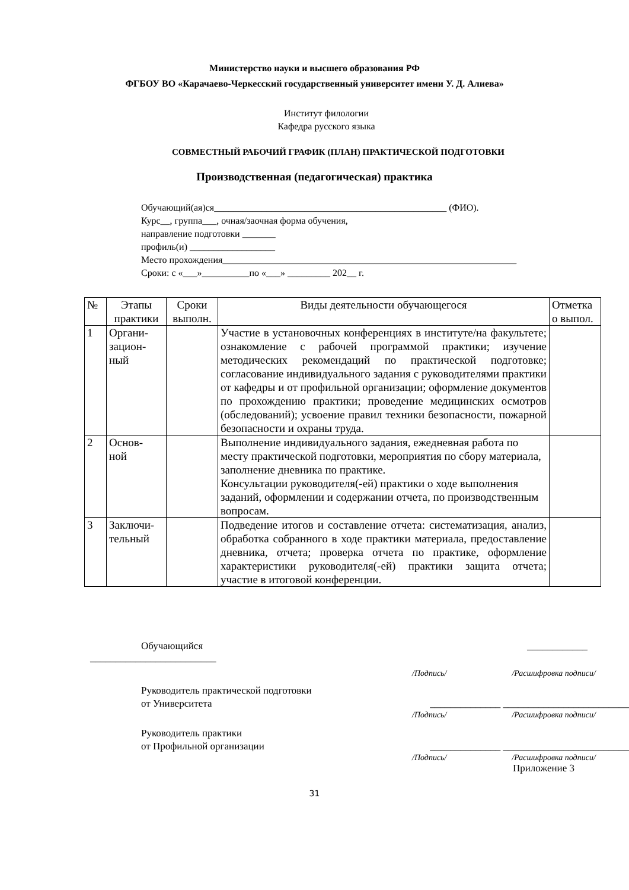Министерство науки и высшего образования РФ
ФГБОУ ВО «Карачаево-Черкесский государственный университет имени У. Д. Алиева»
Институт филологии
Кафедра русского языка
СОВМЕСТНЫЙ РАБОЧИЙ ГРАФИК (ПЛАН) ПРАКТИЧЕСКОЙ ПОДГОТОВКИ
Производственная (педагогическая) практика
Обучающий(ая)ся_________________________________________________ (ФИО).
Курс__, группа___, очная/заочная форма обучения,
направление подготовки _______
профиль(и) __________________
Место прохождения______________________________________________________________
Сроки: с «___»__________по «___» _________ 202__ г.
| № | Этапы практики | Сроки выполн. | Виды деятельности обучающегося | Отметка о выпол. |
| 1 | Органи- зацион- ный | | Участие в установочных конференциях в институте/на факультете; ознакомление с рабочей программой практики; изучение методических рекомендаций по практической подготовке; согласование индивидуального задания с руководителями практики от кафедры и от профильной организации; оформление документов по прохождению практики; проведение медицинских осмотров (обследований); усвоение правил техники безопасности, пожарной безопасности и охраны труда. | |
| 2 | Основ- ной | | Выполнение индивидуального задания, ежедневная работа по месту практической подготовки, мероприятия по сбору материала, заполнение дневника по практике. Консультации руководителя(-ей) практики о ходе выполнения заданий, оформлении и содержании отчета, по производственным вопросам. | |
| 3 | Заключи- тельный | | Подведение итогов и составление отчета: систематизация, анализ, обработка собранного в ходе практики материала, предоставление дневника, отчета; проверка отчета по практике, оформление характеристики руководителя(-ей) практики защита отчета; участие в итоговой конференции. | |
Обучающийся ____________
_________________________
/Подпись/ /Расшифровка подписи/
Руководитель практической подготовки
от Университета ______________ _________________________
/Подпись/ /Расшифровка подписи/
Руководитель практики
от Профильной организации ______________ _________________________
/Подпись/ /Расшифровка подписи/
Приложение 3
31